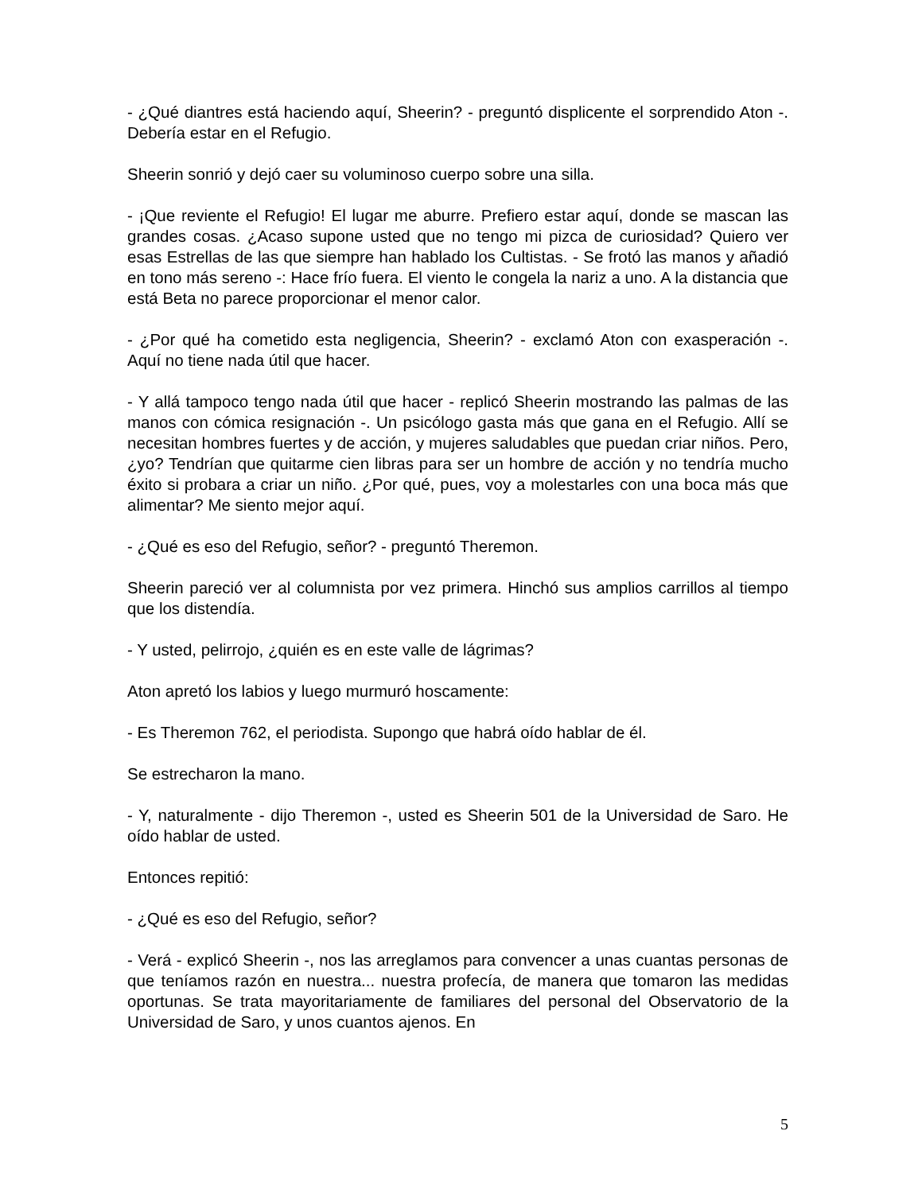- ¿Qué diantres está haciendo aquí, Sheerin? - preguntó displicente el sorprendido Aton -. Debería estar en el Refugio.
Sheerin sonrió y dejó caer su voluminoso cuerpo sobre una silla.
- ¡Que reviente el Refugio! El lugar me aburre. Prefiero estar aquí, donde se mascan las grandes cosas. ¿Acaso supone usted que no tengo mi pizca de curiosidad? Quiero ver esas Estrellas de las que siempre han hablado los Cultistas. - Se frotó las manos y añadió en tono más sereno -: Hace frío fuera. El viento le congela la nariz a uno. A la distancia que está Beta no parece proporcionar el menor calor.
- ¿Por qué ha cometido esta negligencia, Sheerin? - exclamó Aton con exasperación -. Aquí no tiene nada útil que hacer.
- Y allá tampoco tengo nada útil que hacer - replicó Sheerin mostrando las palmas de las manos con cómica resignación -. Un psicólogo gasta más que gana en el Refugio. Allí se necesitan hombres fuertes y de acción, y mujeres saludables que puedan criar niños. Pero, ¿yo? Tendrían que quitarme cien libras para ser un hombre de acción y no tendría mucho éxito si probara a criar un niño. ¿Por qué, pues, voy a molestarles con una boca más que alimentar? Me siento mejor aquí.
- ¿Qué es eso del Refugio, señor? - preguntó Theremon.
Sheerin pareció ver al columnista por vez primera. Hinchó sus amplios carrillos al tiempo que los distendía.
- Y usted, pelirrojo, ¿quién es en este valle de lágrimas?
Aton apretó los labios y luego murmuró hoscamente:
- Es Theremon 762, el periodista. Supongo que habrá oído hablar de él.
Se estrecharon la mano.
- Y, naturalmente - dijo Theremon -, usted es Sheerin 501 de la Universidad de Saro. He oído hablar de usted.
Entonces repitió:
- ¿Qué es eso del Refugio, señor?
- Verá - explicó Sheerin -, nos las arreglamos para convencer a unas cuantas personas de que teníamos razón en nuestra... nuestra profecía, de manera que tomaron las medidas oportunas. Se trata mayoritariamente de familiares del personal del Observatorio de la Universidad de Saro, y unos cuantos ajenos. En
5